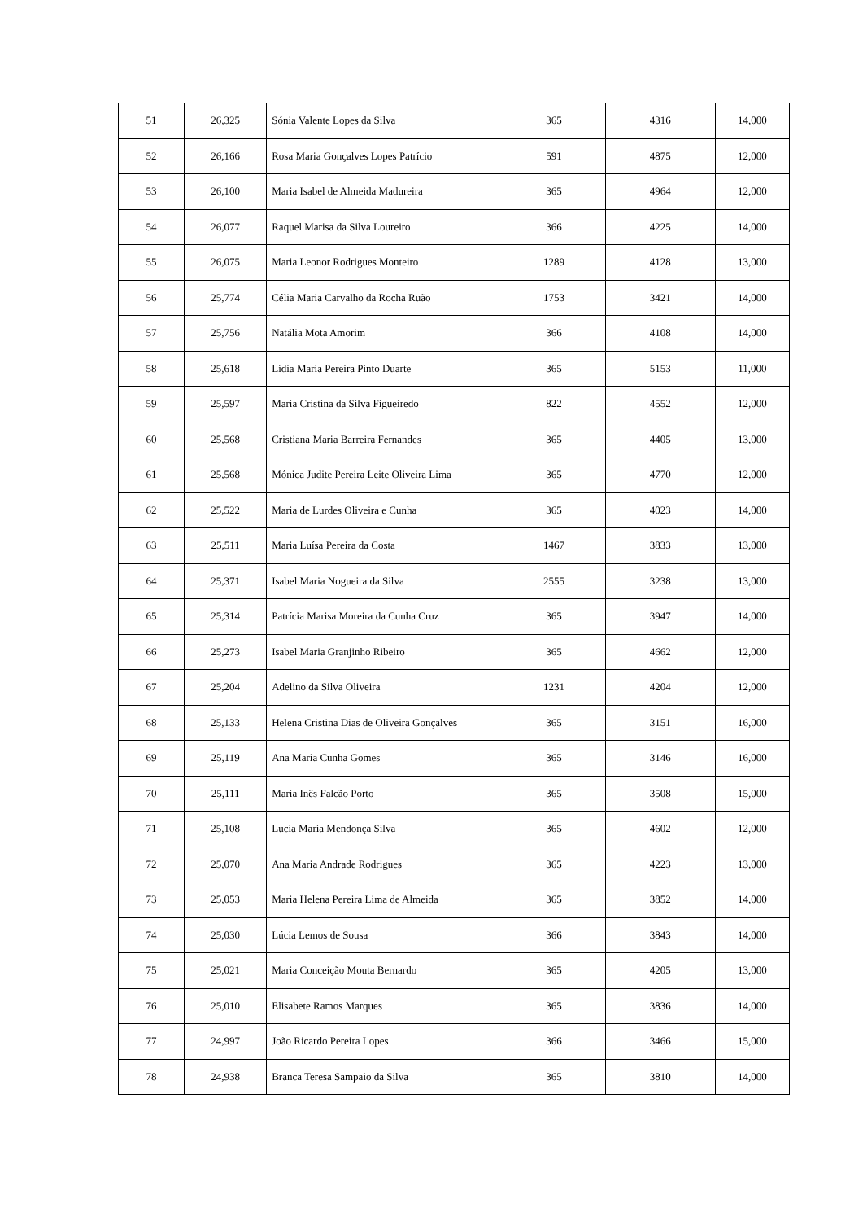| 51 | 26,325 | Sónia Valente Lopes da Silva | 365 | 4316 | 14,000 |
| 52 | 26,166 | Rosa Maria Gonçalves Lopes Patrício | 591 | 4875 | 12,000 |
| 53 | 26,100 | Maria Isabel de Almeida Madureira | 365 | 4964 | 12,000 |
| 54 | 26,077 | Raquel Marisa da Silva Loureiro | 366 | 4225 | 14,000 |
| 55 | 26,075 | Maria Leonor Rodrigues Monteiro | 1289 | 4128 | 13,000 |
| 56 | 25,774 | Célia Maria Carvalho da Rocha Ruão | 1753 | 3421 | 14,000 |
| 57 | 25,756 | Natália Mota Amorim | 366 | 4108 | 14,000 |
| 58 | 25,618 | Lídia Maria Pereira Pinto Duarte | 365 | 5153 | 11,000 |
| 59 | 25,597 | Maria Cristina da Silva Figueiredo | 822 | 4552 | 12,000 |
| 60 | 25,568 | Cristiana Maria Barreira Fernandes | 365 | 4405 | 13,000 |
| 61 | 25,568 | Mónica Judite Pereira Leite Oliveira Lima | 365 | 4770 | 12,000 |
| 62 | 25,522 | Maria de Lurdes Oliveira e Cunha | 365 | 4023 | 14,000 |
| 63 | 25,511 | Maria Luísa Pereira da Costa | 1467 | 3833 | 13,000 |
| 64 | 25,371 | Isabel Maria Nogueira da Silva | 2555 | 3238 | 13,000 |
| 65 | 25,314 | Patrícia Marisa Moreira da Cunha Cruz | 365 | 3947 | 14,000 |
| 66 | 25,273 | Isabel Maria Granjinho Ribeiro | 365 | 4662 | 12,000 |
| 67 | 25,204 | Adelino da Silva Oliveira | 1231 | 4204 | 12,000 |
| 68 | 25,133 | Helena Cristina Dias de Oliveira Gonçalves | 365 | 3151 | 16,000 |
| 69 | 25,119 | Ana Maria Cunha Gomes | 365 | 3146 | 16,000 |
| 70 | 25,111 | Maria Inês Falcão Porto | 365 | 3508 | 15,000 |
| 71 | 25,108 | Lucia Maria Mendonça Silva | 365 | 4602 | 12,000 |
| 72 | 25,070 | Ana Maria Andrade Rodrigues | 365 | 4223 | 13,000 |
| 73 | 25,053 | Maria Helena Pereira Lima de Almeida | 365 | 3852 | 14,000 |
| 74 | 25,030 | Lúcia Lemos de Sousa | 366 | 3843 | 14,000 |
| 75 | 25,021 | Maria Conceição Mouta Bernardo | 365 | 4205 | 13,000 |
| 76 | 25,010 | Elisabete Ramos Marques | 365 | 3836 | 14,000 |
| 77 | 24,997 | João Ricardo Pereira Lopes | 366 | 3466 | 15,000 |
| 78 | 24,938 | Branca Teresa Sampaio da Silva | 365 | 3810 | 14,000 |